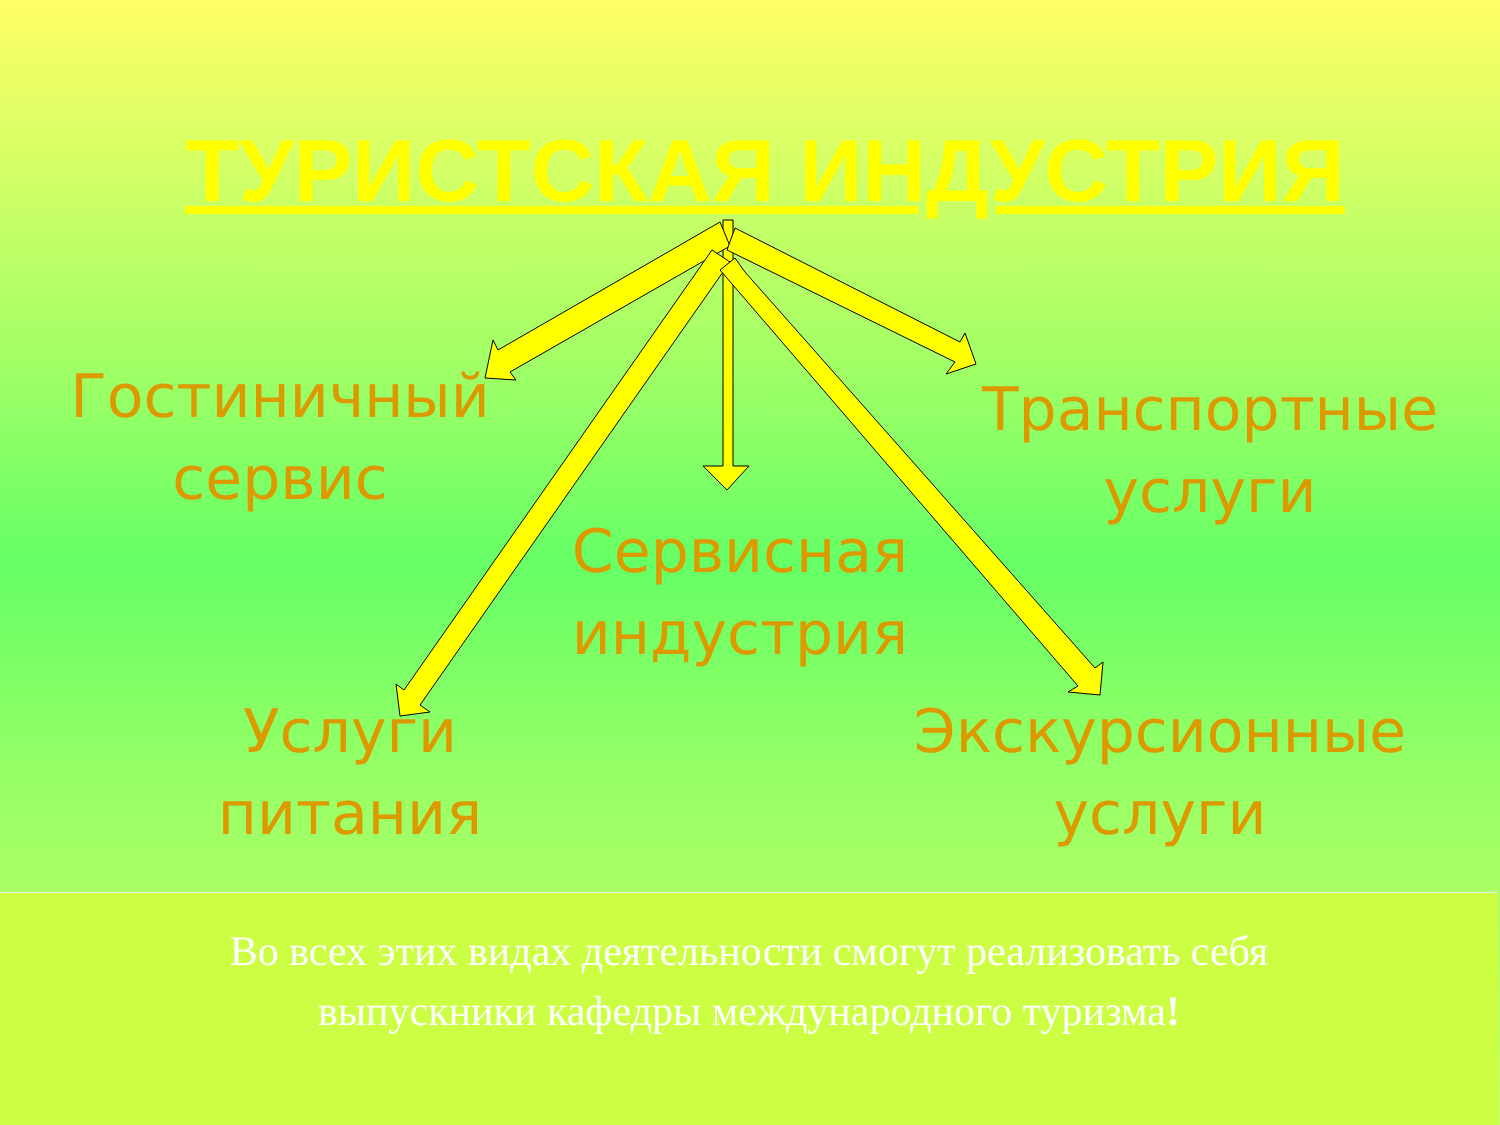ТУРИСТСКАЯ ИНДУСТРИЯ
Гостиничный сервис
Транспортные услуги
Сервисная индустрия
Услуги питания
Экскурсионные услуги
Во всех этих видах деятельности смогут реализовать себя выпускники кафедры международного туризма!